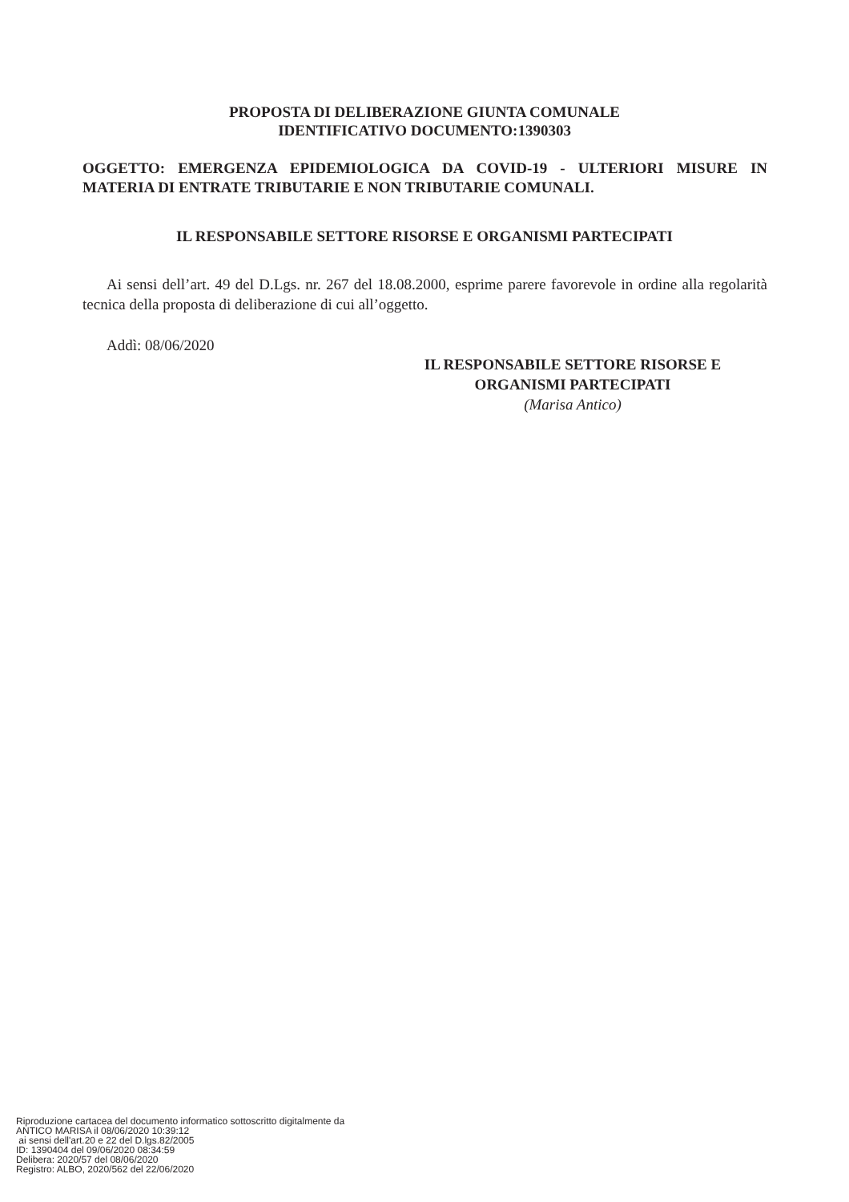PROPOSTA DI DELIBERAZIONE GIUNTA COMUNALE
IDENTIFICATIVO DOCUMENTO:1390303
OGGETTO: EMERGENZA EPIDEMIOLOGICA DA COVID-19 - ULTERIORI MISURE IN MATERIA DI ENTRATE TRIBUTARIE E NON TRIBUTARIE COMUNALI.
IL RESPONSABILE SETTORE RISORSE E ORGANISMI PARTECIPATI
Ai sensi dell’art. 49 del D.Lgs. nr. 267 del 18.08.2000, esprime parere favorevole in ordine alla regolarità tecnica della proposta di deliberazione di cui all’oggetto.
Addì: 08/06/2020
IL RESPONSABILE SETTORE RISORSE E
ORGANISMI PARTECIPATI
(Marisa Antico)
Riproduzione cartacea del documento informatico sottoscritto digitalmente da ANTICO MARISA il 08/06/2020 10:39:12 ai sensi dell'art.20 e 22 del D.lgs.82/2005 ID: 1390404 del 09/06/2020 08:34:59 Delibera: 2020/57 del 08/06/2020 Registro: ALBO, 2020/562 del 22/06/2020